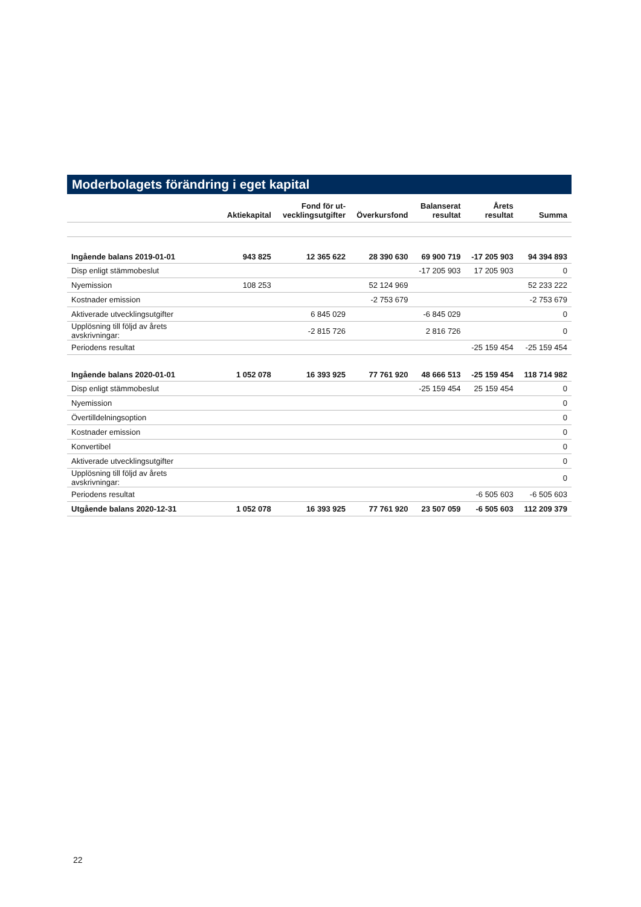Moderbolagets förändring i eget kapital
| | Aktiekapital | Fond för ut- vecklingsutgifter | Överkursfond | Balanserat resultat | Årets resultat | Summa |
| --- | --- | --- | --- | --- | --- | --- |
| Ingående balans 2019-01-01 | 943 825 | 12 365 622 | 28 390 630 | 69 900 719 | -17 205 903 | 94 394 893 |
| Disp enligt stämmobeslut | | | | -17 205 903 | 17 205 903 | 0 |
| Nyemission | 108 253 | | 52 124 969 | | | 52 233 222 |
| Kostnader emission | | | -2 753 679 | | | -2 753 679 |
| Aktiverade utvecklingsutgifter | | 6 845 029 | | -6 845 029 | | 0 |
| Upplösning till följd av årets avskrivningar: | | -2 815 726 | | 2 816 726 | | 0 |
| Periodens resultat | | | | | -25 159 454 | -25 159 454 |
| Ingående balans 2020-01-01 | 1 052 078 | 16 393 925 | 77 761 920 | 48 666 513 | -25 159 454 | 118 714 982 |
| Disp enligt stämmobeslut | | | | -25 159 454 | 25 159 454 | 0 |
| Nyemission | | | | | | 0 |
| Övertilldelningsoption | | | | | | 0 |
| Kostnader emission | | | | | | 0 |
| Konvertibel | | | | | | 0 |
| Aktiverade utvecklingsutgifter | | | | | | 0 |
| Upplösning till följd av årets avskrivningar: | | | | | | 0 |
| Periodens resultat | | | | | -6 505 603 | -6 505 603 |
| Utgående balans 2020-12-31 | 1 052 078 | 16 393 925 | 77 761 920 | 23 507 059 | -6 505 603 | 112 209 379 |
22